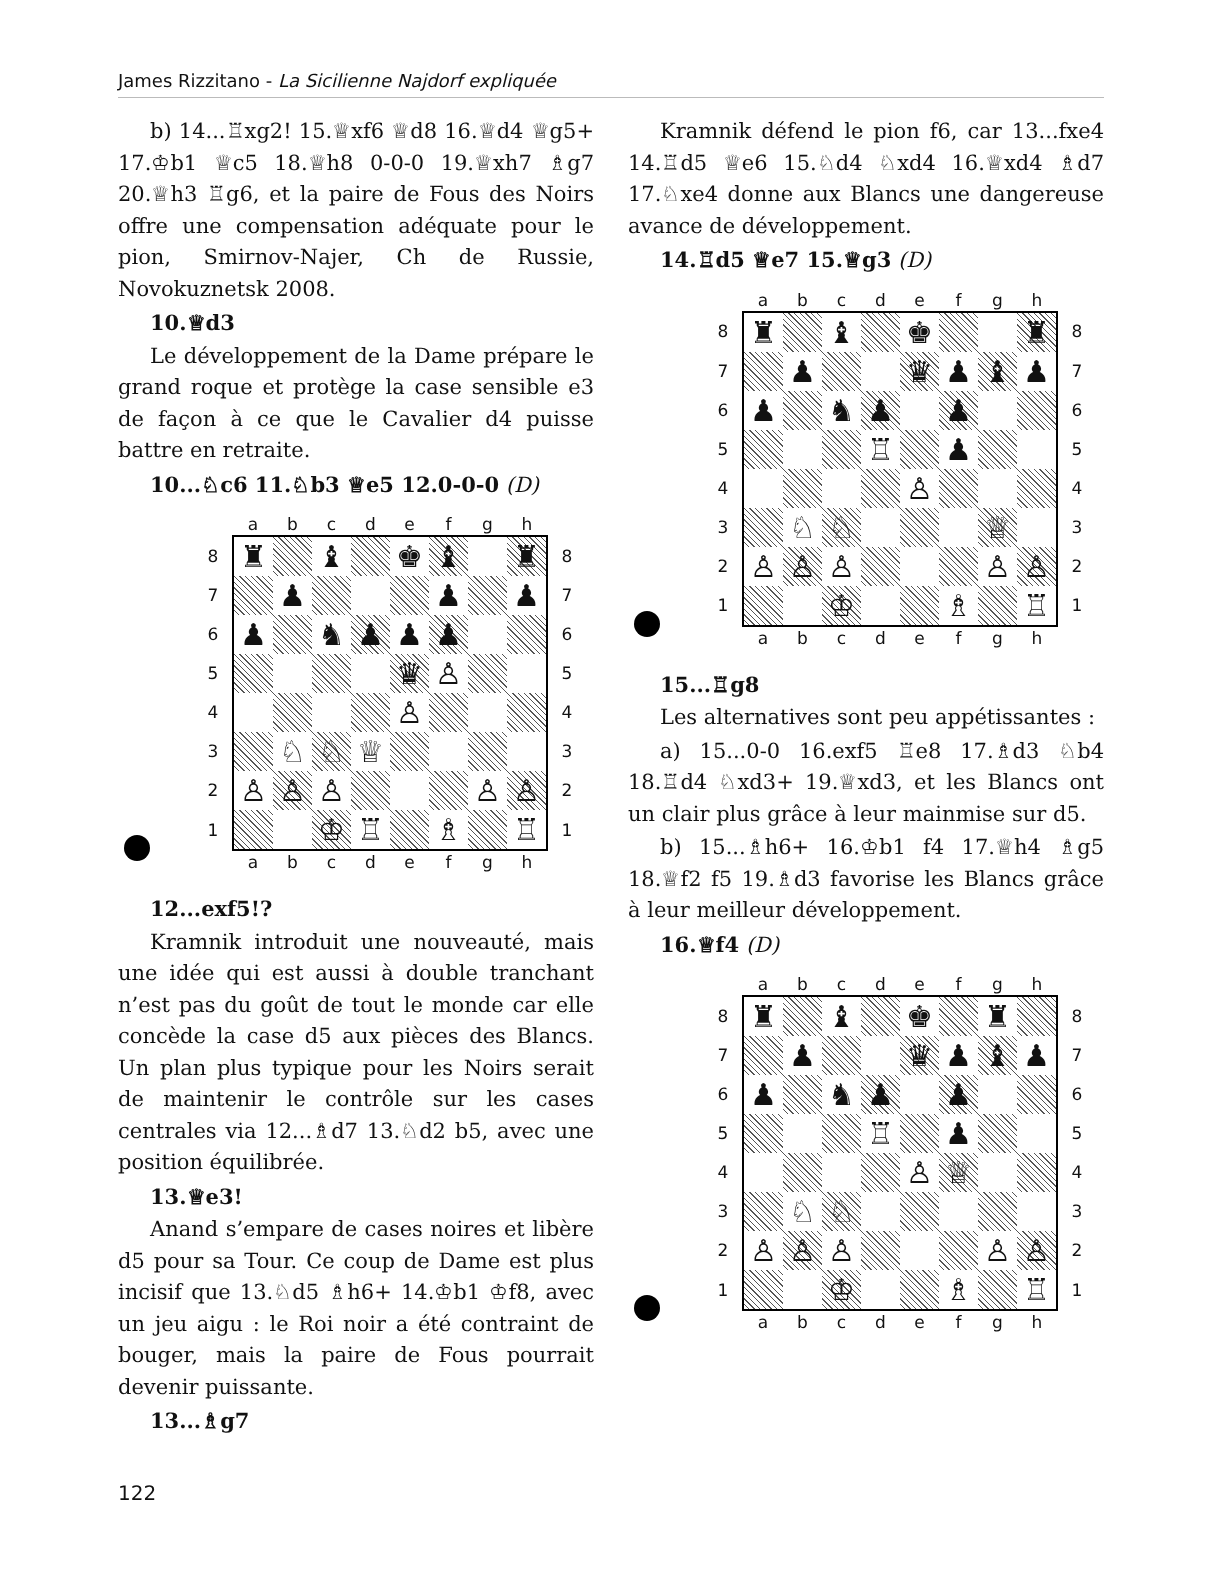James Rizzitano - La Sicilienne Najdorf expliquée
b) 14...♖xg2! 15.♕xf6 ♕d8 16.♕d4 ♕g5+ 17.♔b1 ♕c5 18.♕h8 0-0-0 19.♕xh7 ♗g7 20.♕h3 ♖g6, et la paire de Fous des Noirs offre une compensation adéquate pour le pion, Smirnov-Najer, Ch de Russie, Novokuznetsk 2008.
10.♕d3
Le développement de la Dame prépare le grand roque et protège la case sensible e3 de façon à ce que le Cavalier d4 puisse battre en retraite.
10...♘c6 11.♘b3 ♕e5 12.0-0-0 (D)
| | a | b | c | d | e | f | g | h | |
| 8 | ♜ | | ♝ | | ♚ | ♝ | | ♜ | 8 |
| 7 | | ♟ | | | | ♟ | | ♟ | 7 |
| 6 | ♟ | | ♞ | ♟ | ♟ | ♟ | | | 6 |
| 5 | | | | | ♛ | ♙ | | | 5 |
| 4 | | | | | ♙ | | | | 4 |
| 3 | | ♘ | ♘ | ♕ | | | | | 3 |
| 2 | ♙ | ♙ | ♙ | | | | ♙ | ♙ | 2 |
| 1 | | | ♔ | ♖ | | ♗ | | ♖ | 1 |
| | a | b | c | d | e | f | g | h | |
12...exf5!?
Kramnik introduit une nouveauté, mais une idée qui est aussi à double tranchant n’est pas du goût de tout le monde car elle concède la case d5 aux pièces des Blancs. Un plan plus typique pour les Noirs serait de maintenir le contrôle sur les cases centrales via 12...♗d7 13.♘d2 b5, avec une position équilibrée.
13.♕e3!
Anand s’empare de cases noires et libère d5 pour sa Tour. Ce coup de Dame est plus incisif que 13.♘d5 ♗h6+ 14.♔b1 ♔f8, avec un jeu aigu : le Roi noir a été contraint de bouger, mais la paire de Fous pourrait devenir puissante.
13...♗g7
Kramnik défend le pion f6, car 13...fxe4 14.♖d5 ♕e6 15.♘d4 ♘xd4 16.♕xd4 ♗d7 17.♘xe4 donne aux Blancs une dangereuse avance de développement.
14.♖d5 ♕e7 15.♕g3 (D)
| | a | b | c | d | e | f | g | h | |
| 8 | ♜ | | ♝ | | ♚ | | | ♜ | 8 |
| 7 | | ♟ | | | ♛ | ♟ | ♝ | ♟ | 7 |
| 6 | ♟ | | ♞ | ♟ | | ♟ | | | 6 |
| 5 | | | | ♖ | | ♟ | | | 5 |
| 4 | | | | | ♙ | | | | 4 |
| 3 | | ♘ | ♘ | | | | ♕ | | 3 |
| 2 | ♙ | ♙ | ♙ | | | | ♙ | ♙ | 2 |
| 1 | | | ♔ | | | ♗ | | ♖ | 1 |
| | a | b | c | d | e | f | g | h | |
15...♖g8
Les alternatives sont peu appétissantes :
a) 15...0-0 16.exf5 ♖e8 17.♗d3 ♘b4 18.♖d4 ♘xd3+ 19.♕xd3, et les Blancs ont un clair plus grâce à leur mainmise sur d5.
b) 15...♗h6+ 16.♔b1 f4 17.♕h4 ♗g5 18.♕f2 f5 19.♗d3 favorise les Blancs grâce à leur meilleur développement.
16.♕f4 (D)
| | a | b | c | d | e | f | g | h | |
| 8 | ♜ | | ♝ | | ♚ | | ♜ | | 8 |
| 7 | | ♟ | | | ♛ | ♟ | ♝ | ♟ | 7 |
| 6 | ♟ | | ♞ | ♟ | | ♟ | | | 6 |
| 5 | | | | ♖ | | ♟ | | | 5 |
| 4 | | | | | ♙ | ♕ | | | 4 |
| 3 | | ♘ | ♘ | | | | | | 3 |
| 2 | ♙ | ♙ | ♙ | | | | ♙ | ♙ | 2 |
| 1 | | | ♔ | | | ♗ | | ♖ | 1 |
| | a | b | c | d | e | f | g | h | |
122